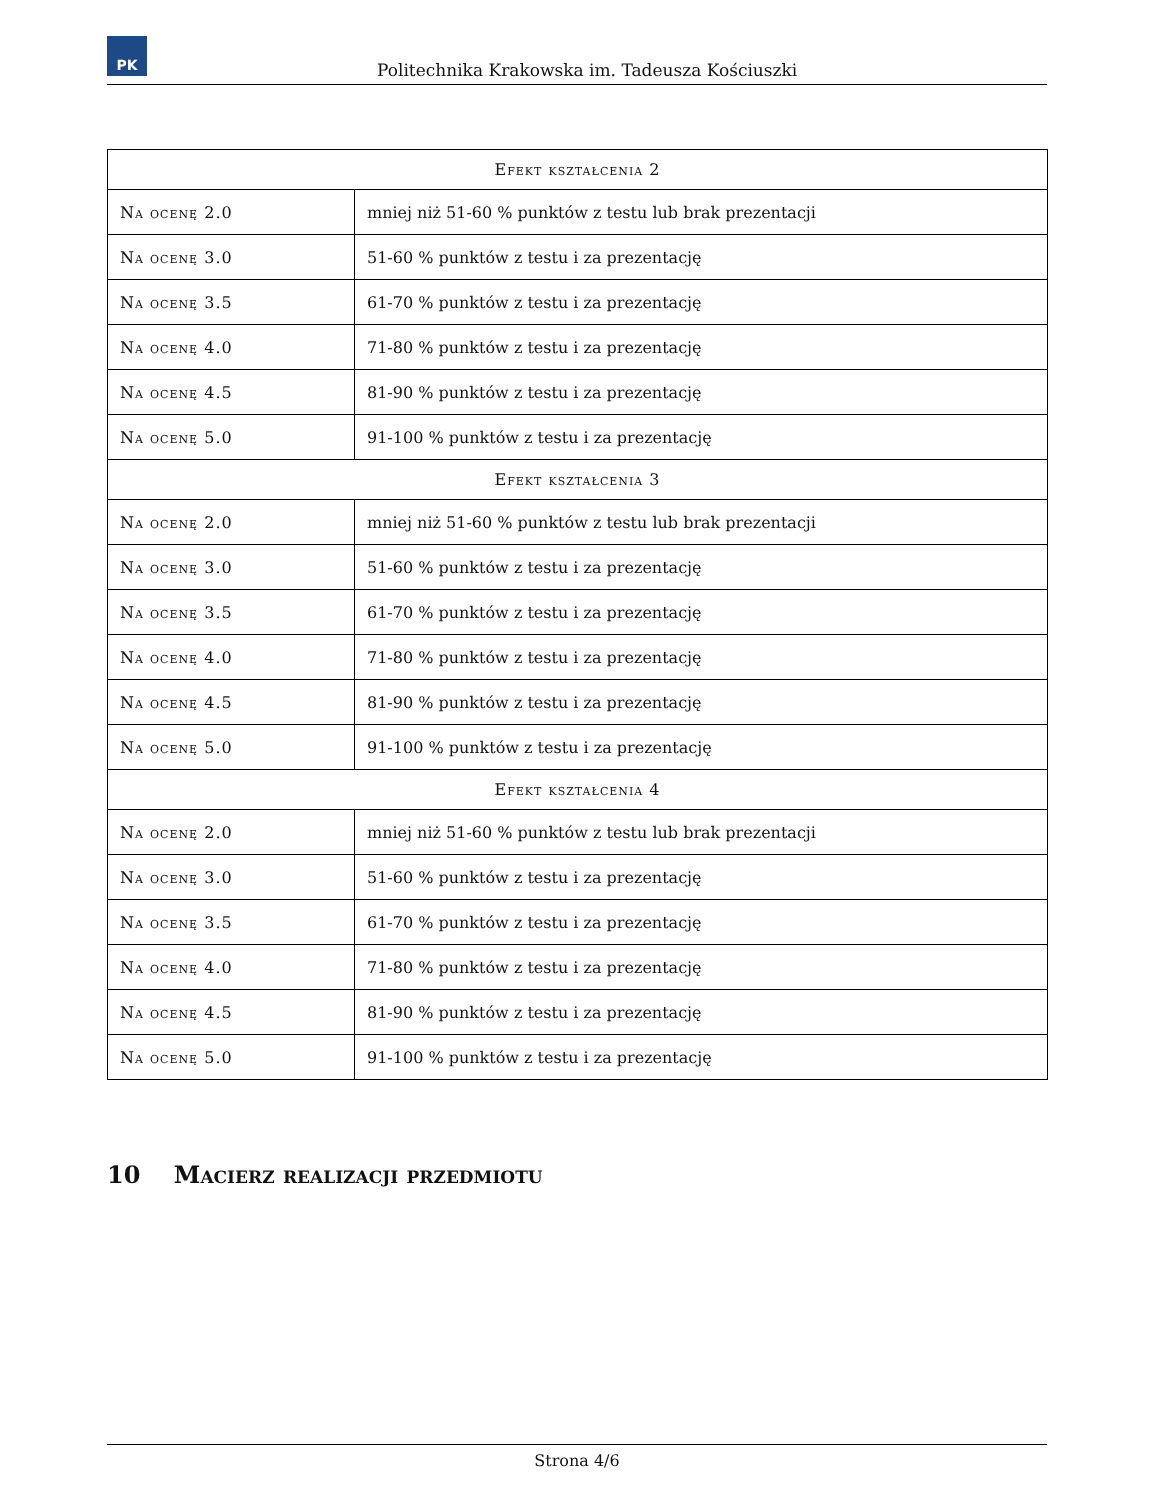PK
Politechnika Krakowska im. Tadeusza Kościuszki
| Efekt kształcenia 2 | |
| --- | --- |
| Na ocenę 2.0 | mniej niż 51-60 % punktów z testu lub brak prezentacji |
| Na ocenę 3.0 | 51-60 % punktów z testu i za prezentację |
| Na ocenę 3.5 | 61-70 % punktów z testu i za prezentację |
| Na ocenę 4.0 | 71-80 % punktów z testu i za prezentację |
| Na ocenę 4.5 | 81-90 % punktów z testu i za prezentację |
| Na ocenę 5.0 | 91-100 % punktów z testu i za prezentację |
| Efekt kształcenia 3 | |
| Na ocenę 2.0 | mniej niż 51-60 % punktów z testu lub brak prezentacji |
| Na ocenę 3.0 | 51-60 % punktów z testu i za prezentację |
| Na ocenę 3.5 | 61-70 % punktów z testu i za prezentację |
| Na ocenę 4.0 | 71-80 % punktów z testu i za prezentację |
| Na ocenę 4.5 | 81-90 % punktów z testu i za prezentację |
| Na ocenę 5.0 | 91-100 % punktów z testu i za prezentację |
| Efekt kształcenia 4 | |
| Na ocenę 2.0 | mniej niż 51-60 % punktów z testu lub brak prezentacji |
| Na ocenę 3.0 | 51-60 % punktów z testu i za prezentację |
| Na ocenę 3.5 | 61-70 % punktów z testu i za prezentację |
| Na ocenę 4.0 | 71-80 % punktów z testu i za prezentację |
| Na ocenę 4.5 | 81-90 % punktów z testu i za prezentację |
| Na ocenę 5.0 | 91-100 % punktów z testu i za prezentację |
10 Macierz realizacji przedmiotu
Strona 4/6